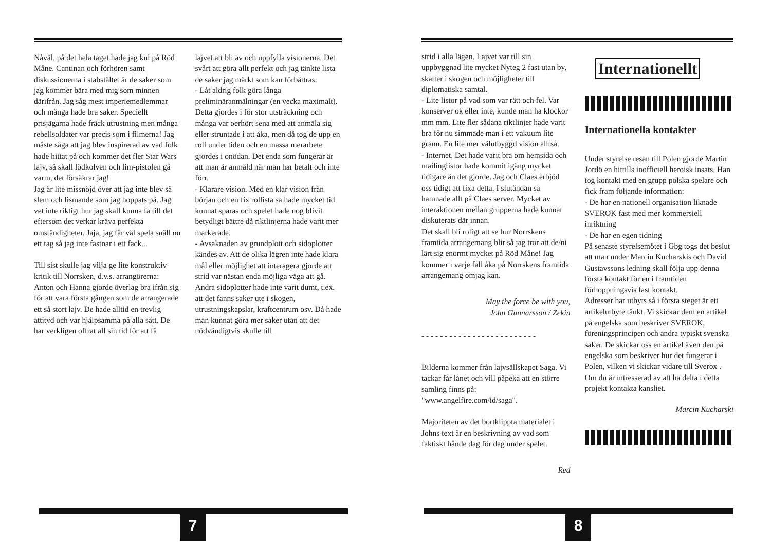Nåväl, på det hela taget hade jag kul på Röd Måne. Cantinan och förhören samt diskussionerna i stabstältet är de saker som jag kommer bära med mig som minnen därifrån. Jag såg mest imperiemedlemmar och många hade bra saker. Speciellt prisjägarna hade fräck utrustning men många rebellsoldater var precis som i filmerna! Jag måste säga att jag blev inspirerad av vad folk hade hittat på och kommer det fler Star Wars lajv, så skall lödkolven och lim-pistolen gå varm, det försäkrar jag!
Jag är lite missnöjd över att jag inte blev så slem och lismande som jag hoppats på. Jag vet inte riktigt hur jag skall kunna få till det eftersom det verkar kräva perfekta omständigheter. Jaja, jag får väl spela snäll nu ett tag så jag inte fastnar i ett fack...
Till sist skulle jag vilja ge lite konstruktiv kritik till Norrsken, d.v.s. arrangörerna:
Anton och Hanna gjorde överlag bra ifrån sig för att vara första gången som de arrangerade ett så stort lajv. De hade alltid en trevlig attityd och var hjälpsamma på alla sätt. De har verkligen offrat all sin tid för att få
lajvet att bli av och uppfylla visionerna. Det svårt att göra allt perfekt och jag tänkte lista de saker jag märkt som kan förbättras:
- Låt aldrig folk göra långa preliminäranmälningar (en vecka maximalt). Detta gjordes i för stor utsträckning och många var oerhört sena med att anmäla sig eller struntade i att åka, men då tog de upp en roll under tiden och en massa merarbete gjordes i onödan. Det enda som fungerar är att man är anmäld när man har betalt och inte förr.
- Klarare vision. Med en klar vision från början och en fix rollista så hade mycket tid kunnat sparas och spelet hade nog blivit betydligt bättre då riktlinjerna hade varit mer markerade.
- Avsaknaden av grundplott och sidoplotter kändes av. Att de olika lägren inte hade klara mål eller möjlighet att interagera gjorde att strid var nästan enda möjliga väga att gå. Andra sidoplotter hade inte varit dumt, t.ex. att det fanns saker ute i skogen, utrustningskapslar, kraftcentrum osv. Då hade man kunnat göra mer saker utan att det nödvändigtvis skulle till
7
strid i alla lägen. Lajvet var till sin uppbyggnad lite mycket Nyteg 2 fast utan by, skatter i skogen och möjligheter till diplomatiska samtal.
- Lite listor på vad som var rätt och fel. Var konserver ok eller inte, kunde man ha klockor mm mm. Lite fler sådana riktlinjer hade varit bra för nu simmade man i ett vakuum lite grann. En lite mer välutbyggd vision alltså.
- Internet. Det hade varit bra om hemsida och mailinglistor hade kommit igång mycket tidigare än det gjorde. Jag och Claes erbjöd oss tidigt att fixa detta. I slutändan så hamnade allt på Claes server. Mycket av interaktionen mellan grupperna hade kunnat diskuterats där innan.
Det skall bli roligt att se hur Norrskens framtida arrangemang blir så jag tror att de/ni lärt sig enormt mycket på Röd Måne! Jag kommer i varje fall åka på Norrskens framtida arrangemang omjag kan.
May the force be with you,
John Gunnarsson / Zekin
- - - - - - - - - - - - - - - - - - - - - - - - -
Bilderna kommer från lajvsällskapet Saga. Vi tackar får lånet och vill påpeka att en större samling finns på: "www.angelfire.com/id/saga".
Majoriteten av det bortklippta materialet i Johns text är en beskrivning av vad som faktiskt hände dag för dag under spelet.
Red
Internationellt
Internationella kontakter
Under styrelse resan till Polen gjorde Martin Jordö en hittills inofficiell heroisk insats. Han tog kontakt med en grupp polska spelare och fick fram följande information:
- De har en nationell organisation liknade SVEROK fast med mer kommersiell inriktning
- De har en egen tidning
På senaste styrelsemötet i Gbg togs det beslut att man under Marcin Kucharskis och David Gustavssons ledning skall följa upp denna första kontakt för en i framtiden förhoppningsvis fast kontakt.
Adresser har utbyts så i första steget är ett artikelutbyte tänkt. Vi skickar dem en artikel på engelska som beskriver SVEROK, föreningsprincipen och andra typiskt svenska saker. De skickar oss en artikel även den på engelska som beskriver hur det fungerar i Polen, vilken vi skickar vidare till Sverox .
Om du är intresserad av att ha delta i detta projekt kontakta kansliet.
Marcin Kucharski
8